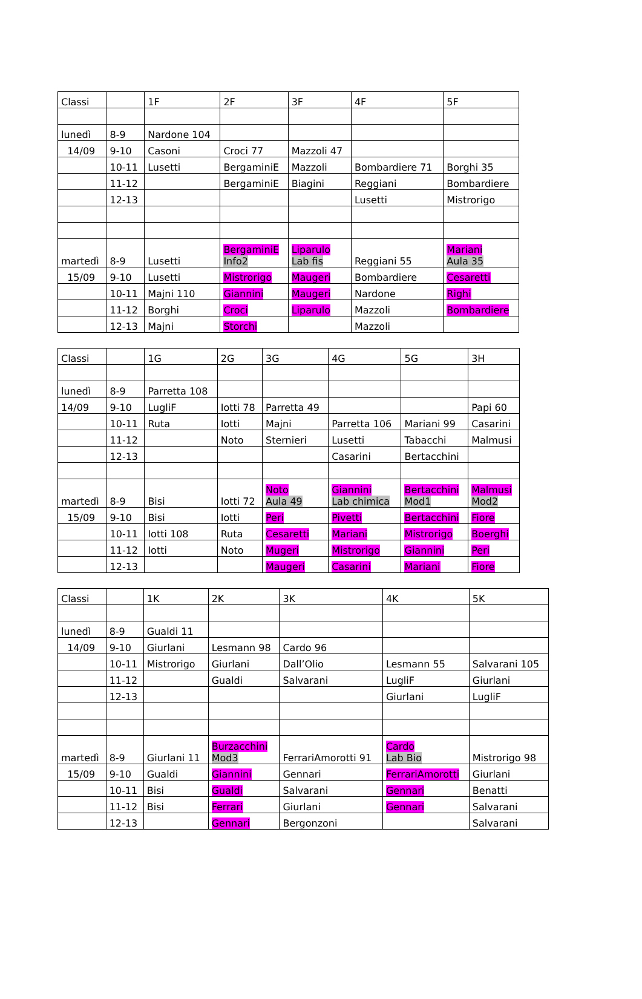| Classi | | 1F | 2F | 3F | 4F | 5F |
| lunedì | 8-9 | Nardone 104 | | | | |
| 14/09 | 9-10 | Casoni | Croci 77 | Mazzoli 47 | | |
| | 10-11 | Lusetti | BergaminiE | Mazzoli | Bombardiere 71 | Borghi 35 |
| | 11-12 | | BergaminiE | Biagini | Reggiani | Bombardiere |
| | 12-13 | | | | Lusetti | Mistrorigo |
| martedì | 8-9 | Lusetti | BergaminiE Info2 | Liparulo Lab fis | Reggiani 55 | Mariani Aula 35 |
| 15/09 | 9-10 | Lusetti | Mistrorigo | Maugeri | Bombardiere | Cesaretti |
| | 10-11 | Majni 110 | Giannini | Maugeri | Nardone | Righi |
| | 11-12 | Borghi | Croci | Liparulo | Mazzoli | Bombardiere |
| | 12-13 | Majni | Storchi | | Mazzoli | |
| Classi | | 1G | 2G | 3G | 4G | 5G | 3H |
| lunedì | 8-9 | Parretta 108 | | | | | |
| 14/09 | 9-10 | LugliF | Iotti 78 | Parretta 49 | | | Papi 60 |
| | 10-11 | Ruta | Iotti | Majni | Parretta 106 | Mariani 99 | Casarini |
| | 11-12 | | Noto | Sternieri | Lusetti | Tabacchi | Malmusi |
| | 12-13 | | | | Casarini | Bertacchini | |
| martedì | 8-9 | Bisi | Iotti 72 | Noto Aula 49 | Giannini Lab chimica | Bertacchini Mod1 | Malmusi Mod2 |
| 15/09 | 9-10 | Bisi | Iotti | Peri | Pivetti | Bertacchini | Fiore |
| | 10-11 | Iotti 108 | Ruta | Cesaretti | Mariani | Mistrorigo | Boerghi |
| | 11-12 | Iotti | Noto | Mugeri | Mistrorigo | Giannini | Peri |
| | 12-13 | | | Maugeri | Casarini | Mariani | Fiore |
| Classi | | 1K | 2K | 3K | 4K | 5K |
| lunedì | 8-9 | Gualdi 11 | | | | |
| 14/09 | 9-10 | Giurlani | Lesmann 98 | Cardo 96 | | |
| | 10-11 | Mistrorigo | Giurlani | Dall’Olio | Lesmann 55 | Salvarani 105 |
| | 11-12 | | Gualdi | Salvarani | LugliF | Giurlani |
| | 12-13 | | | | Giurlani | LugliF |
| martedì | 8-9 | Giurlani 11 | Burzacchini Mod3 | FerrariAmorotti 91 | Cardo Lab Bio | Mistrorigo 98 |
| 15/09 | 9-10 | Gualdi | Giannini | Gennari | FerrariAmorotti | Giurlani |
| | 10-11 | Bisi | Gualdi | Salvarani | Gennari | Benatti |
| | 11-12 | Bisi | Ferrari | Giurlani | Gennari | Salvarani |
| | 12-13 | | Gennari | Bergonzoni | | Salvarani |